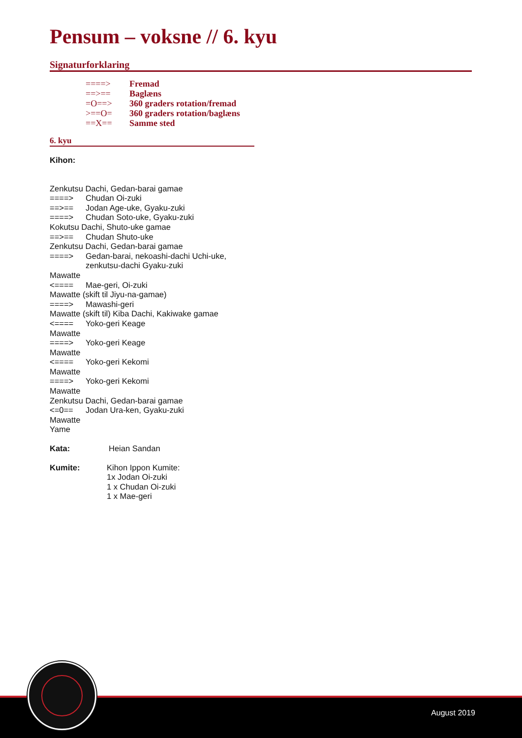Pensum – voksne // 6. kyu
Signaturforklaring
====> Fremad
==>== Baglæns
=O==> 360 graders rotation/fremad
>==O= 360 graders rotation/baglæns
==X== Samme sted
6. kyu
Kihon:
Zenkutsu Dachi, Gedan-barai gamae
====> Chudan Oi-zuki
==>== Jodan Age-uke, Gyaku-zuki
====> Chudan Soto-uke, Gyaku-zuki
Kokutsu Dachi, Shuto-uke gamae
==>== Chudan Shuto-uke
Zenkutsu Dachi, Gedan-barai gamae
====> Gedan-barai, nekoashi-dachi Uchi-uke,
zenkutsu-dachi Gyaku-zuki
Mawatte
<==== Mae-geri, Oi-zuki
Mawatte (skift til Jiyu-na-gamae)
====> Mawashi-geri
Mawatte (skift til) Kiba Dachi, Kakiwake gamae
<==== Yoko-geri Keage
Mawatte
====> Yoko-geri Keage
Mawatte
<==== Yoko-geri Kekomi
Mawatte
====> Yoko-geri Kekomi
Mawatte
Zenkutsu Dachi, Gedan-barai gamae
<=0== Jodan Ura-ken, Gyaku-zuki
Mawatte
Yame
Kata: Heian Sandan
Kumite: Kihon Ippon Kumite:
1x Jodan Oi-zuki
1 x Chudan Oi-zuki
1 x Mae-geri
August 2019